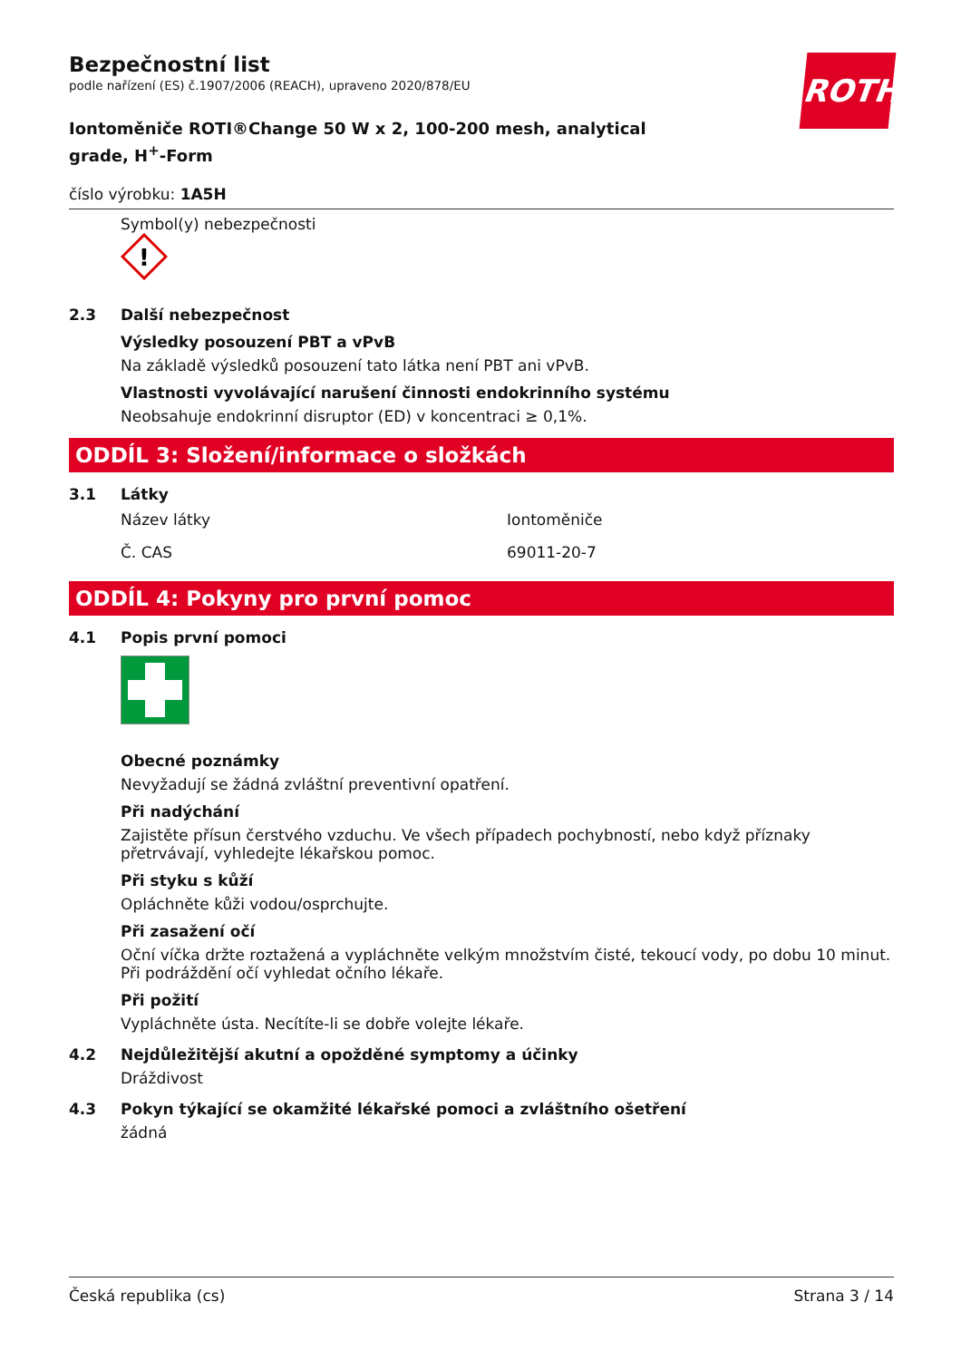ROTH
Bezpečnostní list
podle nařízení (ES) č.1907/2006 (REACH), upraveno 2020/878/EU
Iontoměniče ROTI®Change 50 W x 2, 100-200 mesh, analytical grade, H<sup>+</sup>-Form
číslo výrobku: 1A5H
Symbol(y) nebezpečnosti
!
2.3 Další nebezpečnost
Výsledky posouzení PBT a vPvB
Na základě výsledků posouzení tato látka není PBT ani vPvB.
Vlastnosti vyvolávající narušení činnosti endokrinního systému
Neobsahuje endokrinní disruptor (ED) v koncentraci ≥ 0,1%.
ODDÍL 3: Složení/informace o složkách
3.1 Látky
| Název látky | Iontoměniče |
| Č. CAS | 69011-20-7 |
ODDÍL 4: Pokyny pro první pomoc
4.1 Popis první pomoci
Obecné poznámky
Nevyžadují se žádná zvláštní preventivní opatření.
Při nadýchání
Zajistěte přísun čerstvého vzduchu. Ve všech případech pochybností, nebo když příznaky přetrvávají, vyhledejte lékařskou pomoc.
Při styku s kůží
Opláchněte kůži vodou/osprchujte.
Při zasažení očí
Oční víčka držte roztažená a vypláchněte velkým množstvím čisté, tekoucí vody, po dobu 10 minut. Při podráždění očí vyhledat očního lékaře.
Při požití
Vypláchněte ústa. Necítíte-li se dobře volejte lékaře.
4.2 Nejdůležitější akutní a opožděné symptomy a účinky
Dráždivost
4.3 Pokyn týkající se okamžité lékařské pomoci a zvláštního ošetření
žádná
Česká republika (cs) Strana 3 / 14